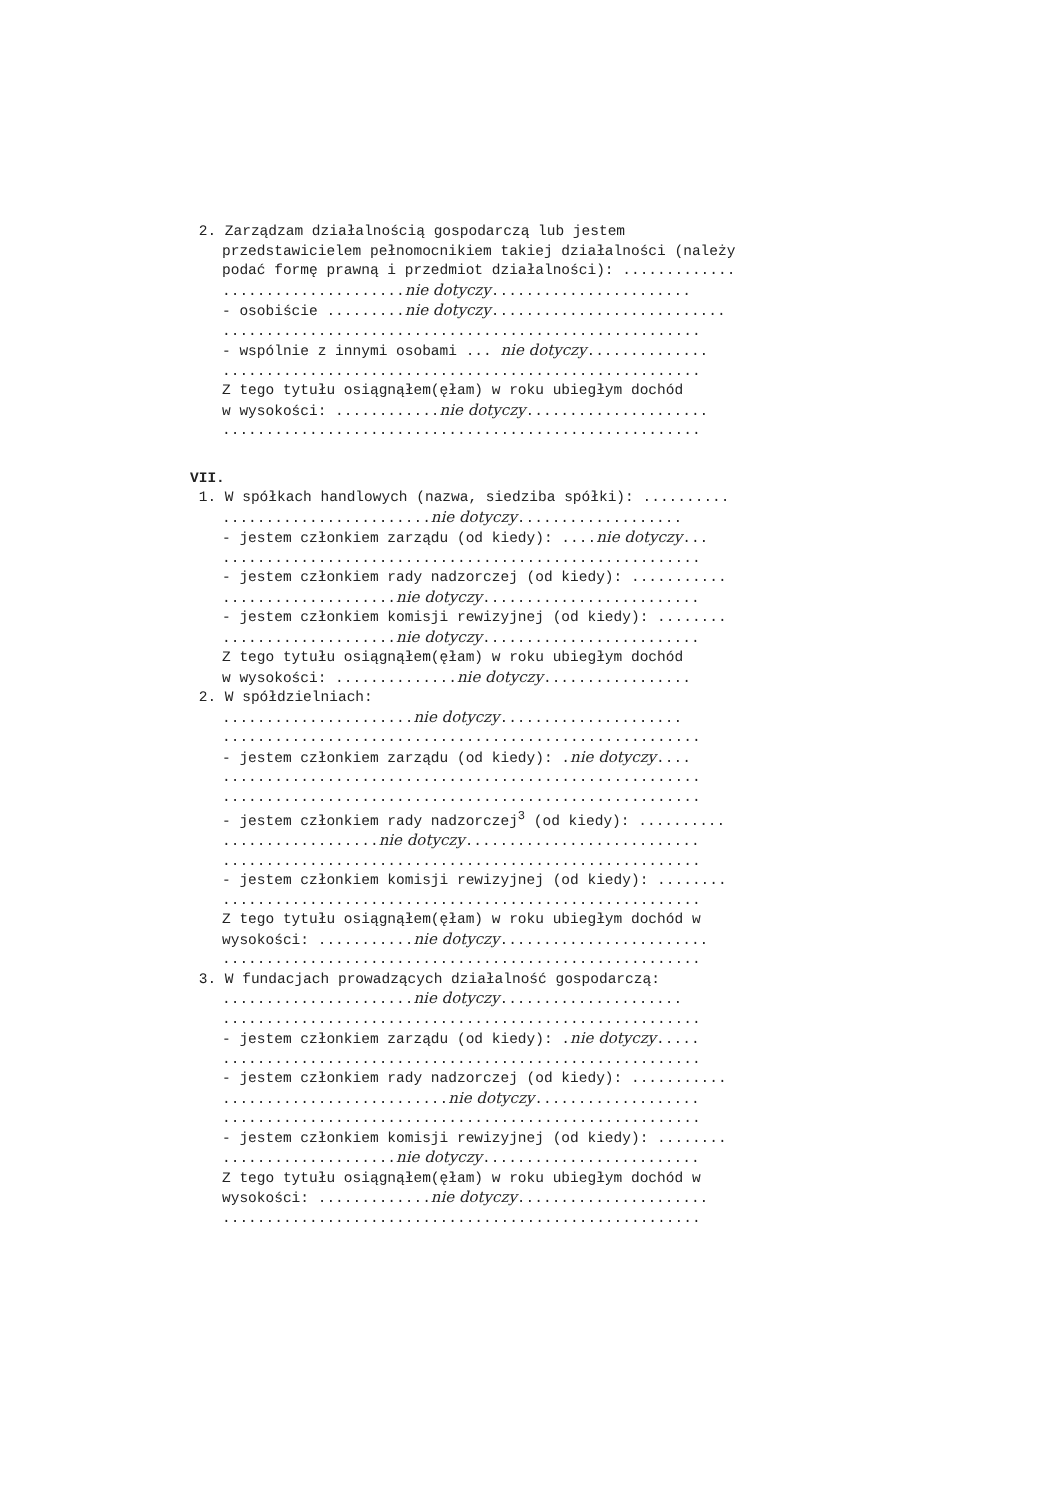2. Zarządzam działalnością gospodarczą lub jestem
przedstawicielem pełnomocnikiem takiej działalności (należy
podać formę prawną i przedmiot działalności): .............
.....................nie dotyczy.......................
- osobiście .........nie dotyczy...........................
.......................................................
- wspólnie z innymi osobami ... nie dotyczy..............
.......................................................
Z tego tytułu osiągnąłem(ęłam) w roku ubiegłym dochód
w wysokości: ............nie dotyczy.....................
.......................................................
VII.
1. W spółkach handlowych (nazwa, siedziba spółki): ..........
........................nie dotyczy...................
- jestem członkiem zarządu (od kiedy): ....nie dotyczy...
.......................................................
- jestem członkiem rady nadzorczej (od kiedy): ...........
....................nie dotyczy.........................
- jestem członkiem komisji rewizyjnej (od kiedy): ........
....................nie dotyczy.........................
Z tego tytułu osiągnąłem(ęłam) w roku ubiegłym dochód
w wysokości: ..............nie dotyczy.................
2. W spółdzielniach:
......................nie dotyczy.....................
.......................................................
- jestem członkiem zarządu (od kiedy): .nie dotyczy....
.......................................................
.......................................................
- jestem członkiem rady nadzorczej<sup>3</sup> (od kiedy): ..........
..................nie dotyczy...........................
.......................................................
- jestem członkiem komisji rewizyjnej (od kiedy): ........
.......................................................
Z tego tytułu osiągnąłem(ęłam) w roku ubiegłym dochód w
wysokości: ...........nie dotyczy........................
.......................................................
3. W fundacjach prowadzących działalność gospodarczą:
......................nie dotyczy.....................
.......................................................
- jestem członkiem zarządu (od kiedy): .nie dotyczy.....
.......................................................
- jestem członkiem rady nadzorczej (od kiedy): ...........
..........................nie dotyczy...................
.......................................................
- jestem członkiem komisji rewizyjnej (od kiedy): ........
....................nie dotyczy.........................
Z tego tytułu osiągnąłem(ęłam) w roku ubiegłym dochód w
wysokości: .............nie dotyczy......................
.......................................................